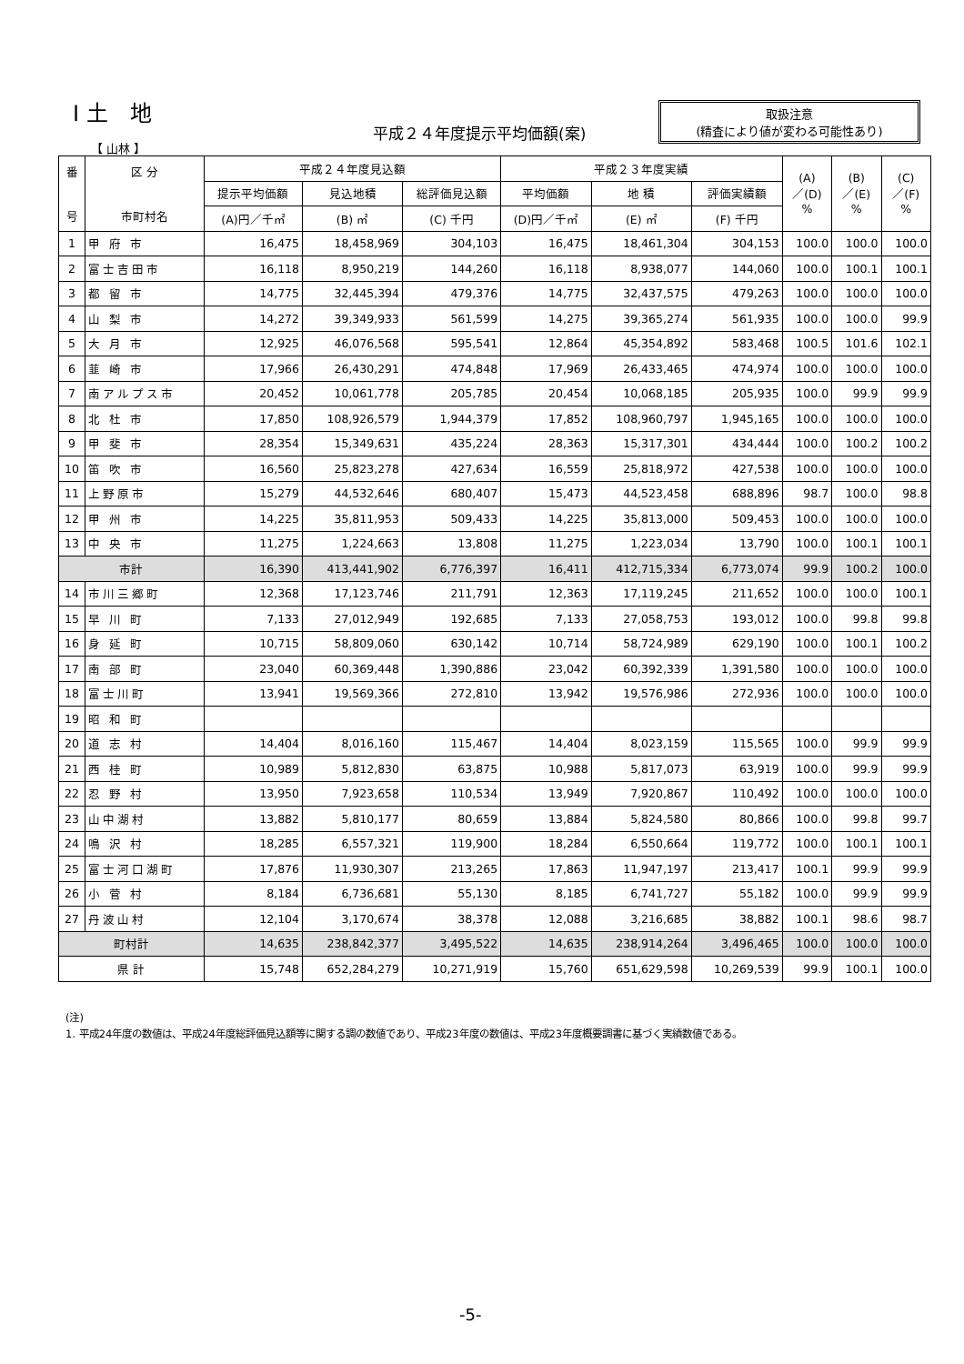Ⅰ土 地
平成２４年度提示平均価額(案)
取扱注意
(精査により値が変わる可能性あり)
【 山林 】
| 番 号 | 区 分 市町村名 | 平成２４年度見込額 | | | 平成２３年度実績 | | | (A) ／(D) % | (B) ／(E) % | (C) ／(F) % |
| --- | --- | --- | --- | --- | --- | --- | --- | --- | --- | --- |
| | | 提示平均価額 | 見込地積 | 総評価見込額 | 平均価額 | 地 積 | 評価実績額 | | | |
| | | (A)円／千㎡ | (B) ㎡ | (C) 千円 | (D)円／千㎡ | (E) ㎡ | (F) 千円 | | | |
| 1 | 甲 府 市 | 16,475 | 18,458,969 | 304,103 | 16,475 | 18,461,304 | 304,153 | 100.0 | 100.0 | 100.0 |
| 2 | 富士吉田市 | 16,118 | 8,950,219 | 144,260 | 16,118 | 8,938,077 | 144,060 | 100.0 | 100.1 | 100.1 |
| 3 | 都 留 市 | 14,775 | 32,445,394 | 479,376 | 14,775 | 32,437,575 | 479,263 | 100.0 | 100.0 | 100.0 |
| 4 | 山 梨 市 | 14,272 | 39,349,933 | 561,599 | 14,275 | 39,365,274 | 561,935 | 100.0 | 100.0 | 99.9 |
| 5 | 大 月 市 | 12,925 | 46,076,568 | 595,541 | 12,864 | 45,354,892 | 583,468 | 100.5 | 101.6 | 102.1 |
| 6 | 韮 崎 市 | 17,966 | 26,430,291 | 474,848 | 17,969 | 26,433,465 | 474,974 | 100.0 | 100.0 | 100.0 |
| 7 | 南アルプス市 | 20,452 | 10,061,778 | 205,785 | 20,454 | 10,068,185 | 205,935 | 100.0 | 99.9 | 99.9 |
| 8 | 北 杜 市 | 17,850 | 108,926,579 | 1,944,379 | 17,852 | 108,960,797 | 1,945,165 | 100.0 | 100.0 | 100.0 |
| 9 | 甲 斐 市 | 28,354 | 15,349,631 | 435,224 | 28,363 | 15,317,301 | 434,444 | 100.0 | 100.2 | 100.2 |
| 10 | 笛 吹 市 | 16,560 | 25,823,278 | 427,634 | 16,559 | 25,818,972 | 427,538 | 100.0 | 100.0 | 100.0 |
| 11 | 上野原市 | 15,279 | 44,532,646 | 680,407 | 15,473 | 44,523,458 | 688,896 | 98.7 | 100.0 | 98.8 |
| 12 | 甲 州 市 | 14,225 | 35,811,953 | 509,433 | 14,225 | 35,813,000 | 509,453 | 100.0 | 100.0 | 100.0 |
| 13 | 中 央 市 | 11,275 | 1,224,663 | 13,808 | 11,275 | 1,223,034 | 13,790 | 100.0 | 100.1 | 100.1 |
| 市計 | | 16,390 | 413,441,902 | 6,776,397 | 16,411 | 412,715,334 | 6,773,074 | 99.9 | 100.2 | 100.0 |
| 14 | 市川三郷町 | 12,368 | 17,123,746 | 211,791 | 12,363 | 17,119,245 | 211,652 | 100.0 | 100.0 | 100.1 |
| 15 | 早 川 町 | 7,133 | 27,012,949 | 192,685 | 7,133 | 27,058,753 | 193,012 | 100.0 | 99.8 | 99.8 |
| 16 | 身 延 町 | 10,715 | 58,809,060 | 630,142 | 10,714 | 58,724,989 | 629,190 | 100.0 | 100.1 | 100.2 |
| 17 | 南 部 町 | 23,040 | 60,369,448 | 1,390,886 | 23,042 | 60,392,339 | 1,391,580 | 100.0 | 100.0 | 100.0 |
| 18 | 富士川町 | 13,941 | 19,569,366 | 272,810 | 13,942 | 19,576,986 | 272,936 | 100.0 | 100.0 | 100.0 |
| 19 | 昭 和 町 | | | | | | | | | |
| 20 | 道 志 村 | 14,404 | 8,016,160 | 115,467 | 14,404 | 8,023,159 | 115,565 | 100.0 | 99.9 | 99.9 |
| 21 | 西 桂 町 | 10,989 | 5,812,830 | 63,875 | 10,988 | 5,817,073 | 63,919 | 100.0 | 99.9 | 99.9 |
| 22 | 忍 野 村 | 13,950 | 7,923,658 | 110,534 | 13,949 | 7,920,867 | 110,492 | 100.0 | 100.0 | 100.0 |
| 23 | 山中湖村 | 13,882 | 5,810,177 | 80,659 | 13,884 | 5,824,580 | 80,866 | 100.0 | 99.8 | 99.7 |
| 24 | 鳴 沢 村 | 18,285 | 6,557,321 | 119,900 | 18,284 | 6,550,664 | 119,772 | 100.0 | 100.1 | 100.1 |
| 25 | 富士河口湖町 | 17,876 | 11,930,307 | 213,265 | 17,863 | 11,947,197 | 213,417 | 100.1 | 99.9 | 99.9 |
| 26 | 小 菅 村 | 8,184 | 6,736,681 | 55,130 | 8,185 | 6,741,727 | 55,182 | 100.0 | 99.9 | 99.9 |
| 27 | 丹波山村 | 12,104 | 3,170,674 | 38,378 | 12,088 | 3,216,685 | 38,882 | 100.1 | 98.6 | 98.7 |
| 町村計 | | 14,635 | 238,842,377 | 3,495,522 | 14,635 | 238,914,264 | 3,496,465 | 100.0 | 100.0 | 100.0 |
| 県 計 | | 15,748 | 652,284,279 | 10,271,919 | 15,760 | 651,629,598 | 10,269,539 | 99.9 | 100.1 | 100.0 |
(注)
1. 平成24年度の数値は、平成24年度総評価見込額等に関する調の数値であり、平成23年度の数値は、平成23年度概要調書に基づく実績数値である。
-5-